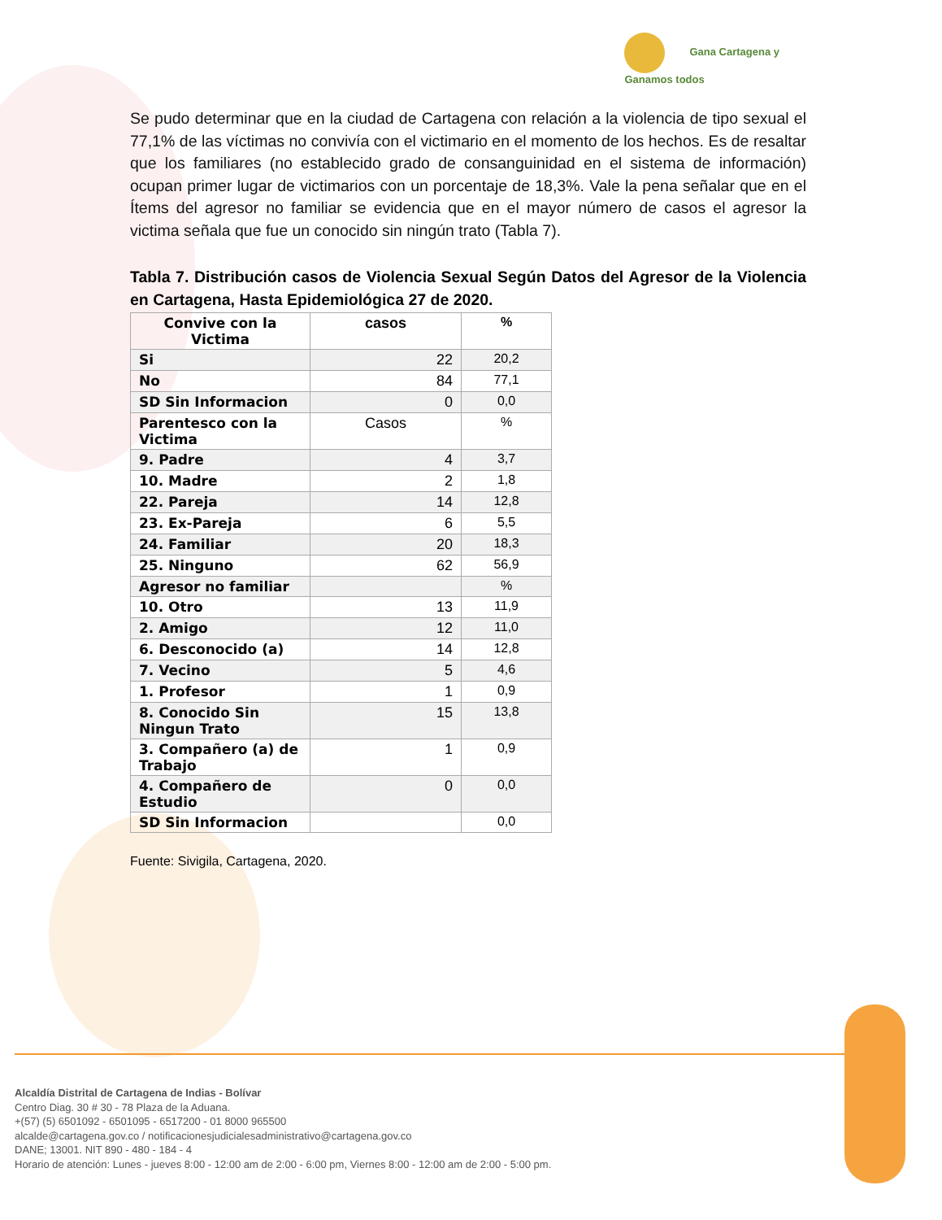Gana Cartagena y
Ganamos todos
Se pudo determinar que en la ciudad de Cartagena con relación a la violencia de tipo sexual el 77,1% de las víctimas no convivía con el victimario en el momento de los hechos. Es de resaltar que los familiares (no establecido grado de consanguinidad en el sistema de información) ocupan primer lugar de victimarios con un porcentaje de 18,3%. Vale la pena señalar que en el Ítems del agresor no familiar se evidencia que en el mayor número de casos el agresor la victima señala que fue un conocido sin ningún trato (Tabla 7).
Tabla 7. Distribución casos de Violencia Sexual Según Datos del Agresor de la Violencia en Cartagena, Hasta Epidemiológica 27 de 2020.
| Convive con la Victima | casos | % |
| --- | --- | --- |
| Si | 22 | 20,2 |
| No | 84 | 77,1 |
| SD Sin Informacion | 0 | 0,0 |
| Parentesco con la Victima | Casos | % |
| 9. Padre | 4 | 3,7 |
| 10. Madre | 2 | 1,8 |
| 22. Pareja | 14 | 12,8 |
| 23. Ex-Pareja | 6 | 5,5 |
| 24. Familiar | 20 | 18,3 |
| 25. Ninguno | 62 | 56,9 |
| Agresor no familiar | | % |
| 10. Otro | 13 | 11,9 |
| 2. Amigo | 12 | 11,0 |
| 6. Desconocido (a) | 14 | 12,8 |
| 7. Vecino | 5 | 4,6 |
| 1. Profesor | 1 | 0,9 |
| 8. Conocido Sin Ningun Trato | 15 | 13,8 |
| 3. Compañero (a) de Trabajo | 1 | 0,9 |
| 4. Compañero de Estudio | 0 | 0,0 |
| SD Sin Informacion | | 0,0 |
Fuente: Sivigila, Cartagena, 2020.
Alcaldía Distrital de Cartagena de Indias - Bolívar
Centro Diag. 30 # 30 - 78 Plaza de la Aduana.
+(57) (5) 6501092 - 6501095 - 6517200 - 01 8000 965500
alcalde@cartagena.gov.co / notificacionesjudicialesadministrativo@cartagena.gov.co
DANE; 13001. NIT 890 - 480 - 184 - 4
Horario de atención: Lunes - jueves 8:00 - 12:00 am de 2:00 - 6:00 pm, Viernes 8:00 - 12:00 am de 2:00 - 5:00 pm.